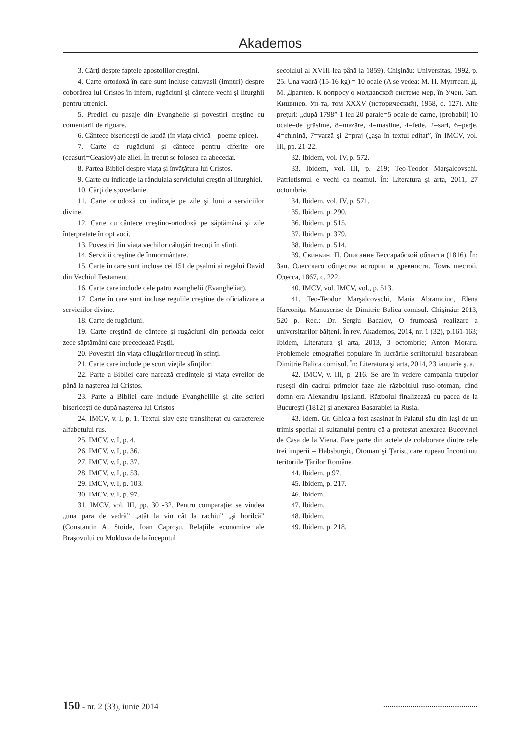Akademos
3. Cărţi despre faptele apostolilor creştini.
4. Carte ortodoxă în care sunt incluse catavasii (imnuri) despre coborârea lui Cristos în infern, rugăciuni şi cântece vechi şi liturghii pentru utrenici.
5. Predici cu pasaje din Evanghelie şi povestiri creştine cu comentarii de rigoare.
6. Cântece bisericeşti de laudă (în viaţa civică – poeme epice).
7. Carte de rugăciuni şi cântece pentru diferite ore (ceasuri=Ceaslov) ale zilei. În trecut se folosea ca abecedar.
8. Partea Bibliei despre viaţa şi învăţătura lui Cristos.
9. Carte cu indicaţie la rânduiala serviciului creştin al liturghiei.
10. Cărţi de spovedanie.
11. Carte ortodoxă cu indicaţie pe zile şi luni a serviciilor divine.
12. Carte cu cântece creştino-ortodoxă pe săptămână şi zile înterpretate în opt voci.
13. Povestiri din viaţa vechilor călugări trecuţi în sfinţi.
14. Servicii creştine de înmormântare.
15. Carte în care sunt incluse cei 151 de psalmi ai regelui David din Vechiul Testament.
16. Carte care include cele patru evanghelii (Evangheliar).
17. Carte în care sunt incluse regulile creştine de oficializare a serviciilor divine.
18. Carte de rugăciuni.
19. Carte creştină de cântece şi rugăciuni din perioada celor zece săptămâni care precedează Paştii.
20. Povestiri din viaţa călugărilor trecuţi în sfinţi.
21. Carte care include pe scurt vieţile sfinţilor.
22. Parte a Bibliei care narează credinţele şi viaţa evreilor de până la naşterea lui Cristos.
23. Parte a Bibliei care include Evangheliile şi alte scrieri bisericeşti de după naşterea lui Cristos.
24. IMCV, v. I, p. 1. Textul slav este transliterat cu caracterele alfabetului rus.
25. IMCV, v. I, p. 4.
26. IMCV, v. I, p. 36.
27. IMCV, v. I, p. 37.
28. IMCV, v. I, p. 53.
29. IMCV, v. I, p. 103.
30. IMCV, v. I, p. 97.
31. IMCV, vol. III, pp. 30 -32. Pentru comparaţie: se vindea „una para de vadră” „atât la vin cât la rachiu” „şi horilcă” (Constantin A. Stoide, Ioan Caproşu. Relaţiile economice ale Braşovului cu Moldova de la începutul
secolului al XVIII-lea până la 1859). Chişinău: Universitas, 1992, p. 25. Una vadră (15-16 kg) = 10 ocale (A se vedea: М. П. Мунтеан, Д. М. Драгнев. К вопросу о молдавской системе мер, în Учен. Зап. Кишинев. Ун-та, том XXXV (исторический), 1958, с. 127). Alte preţuri: „după 1798” 1 leu 20 parale=5 ocale de carne, (probabil) 10 ocale=de grăsime, 8=mazăre, 4=masline, 4=fede, 2=sari, 6=perje, 4=chinină, 7=varză şi 2=praj („aşa în textul editat”, în IMCV, vol. III, pp. 21-22.
32. Ibidem, vol. IV, p. 572.
33. Ibidem, vol. III, p. 219; Teo-Teodor Marşalcovschi. Patriotismul e vechi ca neamul. În: Literatura şi arta, 2011, 27 octombrie.
34. Ibidem, vol. IV, p. 571.
35. Ibidem, p. 290.
36. Ibidem, p. 515.
37. Ibidem, p. 379.
38. Ibidem, p. 514.
39. Свиньин. П. Описание Бессарабской области (1816). În: Зап. Одесскаго общества истории и древности. Томъ шестой. Одесса, 1867, с. 222.
40. IMCV, vol. IMCV, vol., p. 513.
41. Teo-Teodor Marşalcovschi, Maria Abramciuc, Elena Harconiţa. Manuscrise de Dimitrie Balica comisul. Chişinău: 2013, 520 p. Rec.: Dr. Sergiu Bacalov, O frumoasă realizare a universitarilor bălţeni. În rev. Akademos, 2014, nr. 1 (32), p.161-163; Ibidem, Literatura şi arta, 2013, 3 octombrie; Anton Moraru. Problemele etnografiei populare în lucrările scriitorului basarabean Dimitrie Balica comisul. În: Literatura şi arta, 2014, 23 ianuarie ş. a.
42. IMCV, v. III, p. 216. Se are în vedere campania trupelor ruseşti din cadrul primelor faze ale războiului ruso-otoman, când domn era Alexandru Ipsilanti. Războiul finalizează cu pacea de la Bucureşti (1812) şi anexarea Basarabiei la Rusia.
43. Idem. Gr. Ghica a fost asasinat în Palatul său din Iaşi de un trimis special al sultanului pentru că a protestat anexarea Bucovinei de Casa de la Viena. Face parte din actele de colaborare dintre cele trei imperii – Habsburgic, Otoman şi Ţarist, care rupeau încontinuu teritoriile Ţărilor Române.
44. Ibidem, p.97.
45. Ibidem, p. 217.
46. Ibidem.
47. Ibidem.
48. Ibidem.
49. Ibidem, p. 218.
150 - nr. 2 (33), iunie 2014.............................................